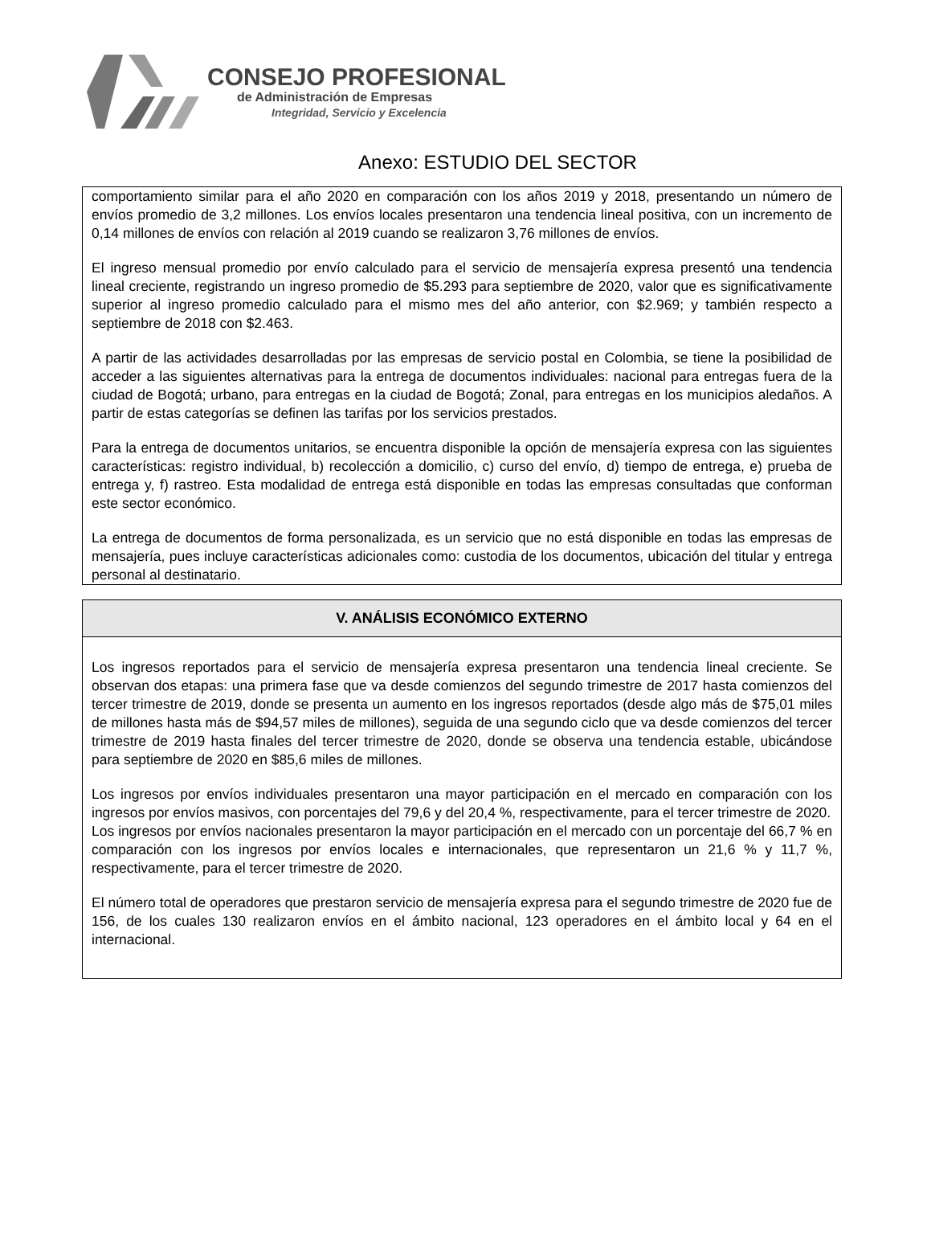CONSEJO PROFESIONAL
de Administración de Empresas
Integridad, Servicio y Excelencia
Anexo: ESTUDIO DEL SECTOR
comportamiento similar para el año 2020 en comparación con los años 2019 y 2018, presentando un número de envíos promedio de 3,2 millones. Los envíos locales presentaron una tendencia lineal positiva, con un incremento de 0,14 millones de envíos con relación al 2019 cuando se realizaron 3,76 millones de envíos.
El ingreso mensual promedio por envío calculado para el servicio de mensajería expresa presentó una tendencia lineal creciente, registrando un ingreso promedio de $5.293 para septiembre de 2020, valor que es significativamente superior al ingreso promedio calculado para el mismo mes del año anterior, con $2.969; y también respecto a septiembre de 2018 con $2.463.
A partir de las actividades desarrolladas por las empresas de servicio postal en Colombia, se tiene la posibilidad de acceder a las siguientes alternativas para la entrega de documentos individuales: nacional para entregas fuera de la ciudad de Bogotá; urbano, para entregas en la ciudad de Bogotá; Zonal, para entregas en los municipios aledaños. A partir de estas categorías se definen las tarifas por los servicios prestados.
Para la entrega de documentos unitarios, se encuentra disponible la opción de mensajería expresa con las siguientes características: registro individual, b) recolección a domicilio, c) curso del envío, d) tiempo de entrega, e) prueba de entrega y, f) rastreo. Esta modalidad de entrega está disponible en todas las empresas consultadas que conforman este sector económico.
La entrega de documentos de forma personalizada, es un servicio que no está disponible en todas las empresas de mensajería, pues incluye características adicionales como: custodia de los documentos, ubicación del titular y entrega personal al destinatario.
V. ANÁLISIS ECONÓMICO EXTERNO
Los ingresos reportados para el servicio de mensajería expresa presentaron una tendencia lineal creciente. Se observan dos etapas: una primera fase que va desde comienzos del segundo trimestre de 2017 hasta comienzos del tercer trimestre de 2019, donde se presenta un aumento en los ingresos reportados (desde algo más de $75,01 miles de millones hasta más de $94,57 miles de millones), seguida de una segundo ciclo que va desde comienzos del tercer trimestre de 2019 hasta finales del tercer trimestre de 2020, donde se observa una tendencia estable, ubicándose para septiembre de 2020 en $85,6 miles de millones.
Los ingresos por envíos individuales presentaron una mayor participación en el mercado en comparación con los ingresos por envíos masivos, con porcentajes del 79,6 y del 20,4 %, respectivamente, para el tercer trimestre de 2020.
Los ingresos por envíos nacionales presentaron la mayor participación en el mercado con un porcentaje del 66,7 % en comparación con los ingresos por envíos locales e internacionales, que representaron un 21,6 % y 11,7 %, respectivamente, para el tercer trimestre de 2020.
El número total de operadores que prestaron servicio de mensajería expresa para el segundo trimestre de 2020 fue de 156, de los cuales 130 realizaron envíos en el ámbito nacional, 123 operadores en el ámbito local y 64 en el internacional.